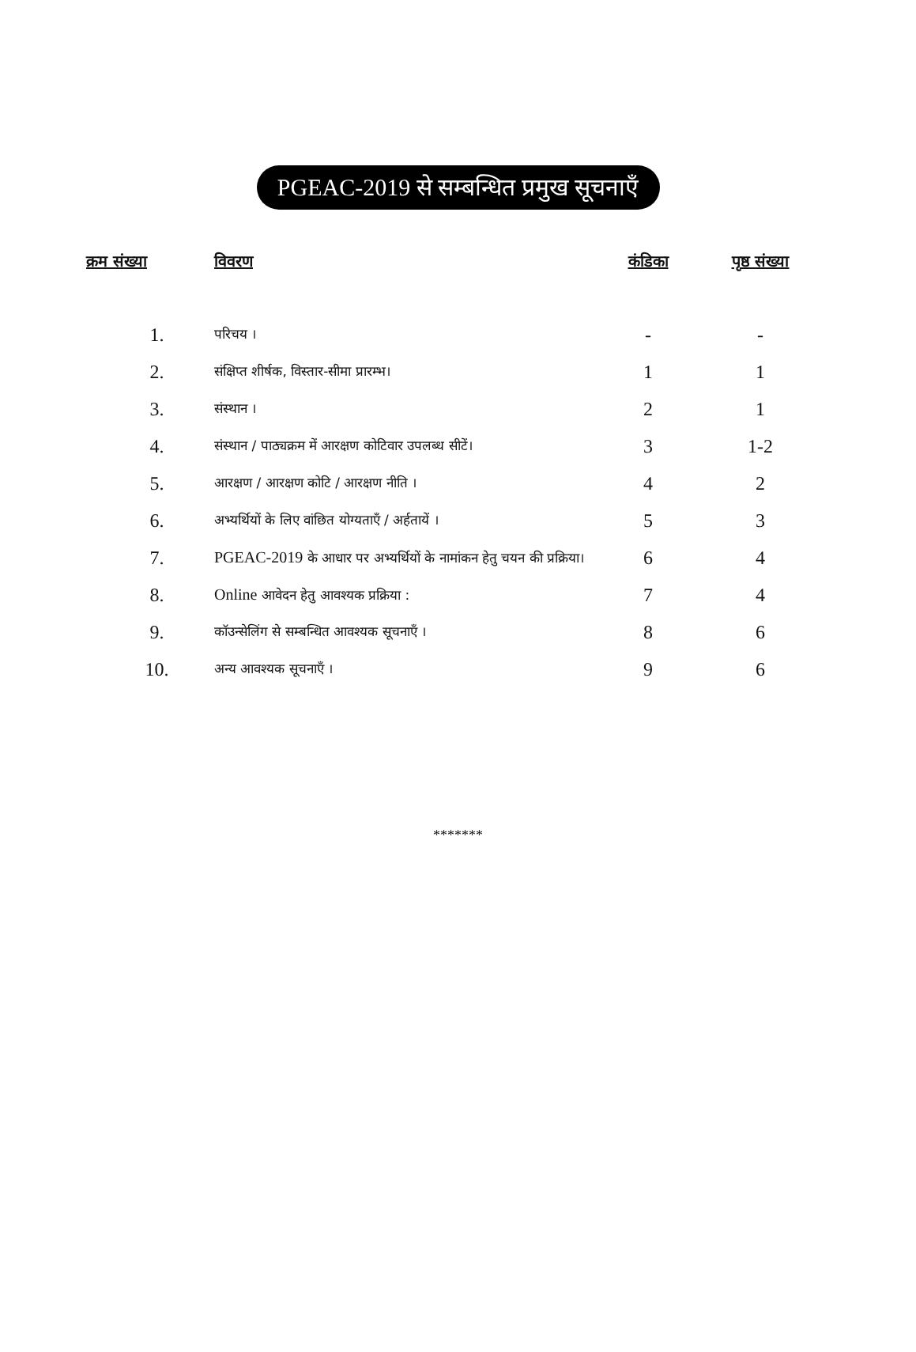PGEAC-2019 से सम्बन्धित प्रमुख सूचनाएँ
| क्रम संख्या | विवरण | कंडिका | पृष्ठ संख्या |
| --- | --- | --- | --- |
| 1. | परिचय । | - | - |
| 2. | संक्षिप्त शीर्षक, विस्तार-सीमा प्रारम्भ। | 1 | 1 |
| 3. | संस्थान । | 2 | 1 |
| 4. | संस्थान / पाठ्यक्रम में आरक्षण कोटिवार उपलब्ध सीटें। | 3 | 1-2 |
| 5. | आरक्षण / आरक्षण कोटि / आरक्षण नीति । | 4 | 2 |
| 6. | अभ्यर्थियों के लिए वांछित योग्यताएँ / अर्हतायें । | 5 | 3 |
| 7. | PGEAC-2019 के आधार पर अभ्यर्थियों के नामांकन हेतु चयन की प्रक्रिया। | 6 | 4 |
| 8. | Online आवेदन हेतु आवश्यक प्रक्रिया : | 7 | 4 |
| 9. | कॉउन्सेलिंग से सम्बन्धित आवश्यक सूचनाएँ । | 8 | 6 |
| 10. | अन्य आवश्यक सूचनाएँ । | 9 | 6 |
*******